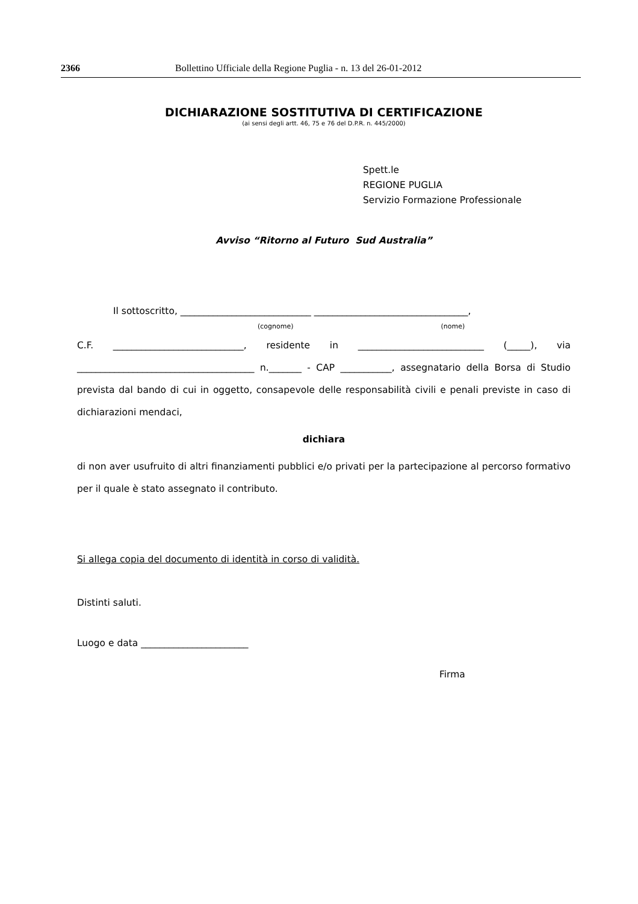2366 Bollettino Ufficiale della Regione Puglia - n. 13 del 26-01-2012
DICHIARAZIONE SOSTITUTIVA DI CERTIFICAZIONE
(ai sensi degli artt. 46, 75 e 76 del D.P.R. n. 445/2000)
Spett.le
REGIONE PUGLIA
Servizio Formazione Professionale
Avviso “Ritorno al Futuro Sud Australia”
Il sottoscritto, ____________________________ _________________________________,
(cognome) (nome)
C.F. ____________________________, residente in ___________________________ (_____), via ______________________________________ n._______ - CAP ___________, assegnatario della Borsa di Studio prevista dal bando di cui in oggetto, consapevole delle responsabilità civili e penali previste in caso di dichiarazioni mendaci,
dichiara
di non aver usufruito di altri finanziamenti pubblici e/o privati per la partecipazione al percorso formativo per il quale è stato assegnato il contributo.
Si allega copia del documento di identità in corso di validità.
Distinti saluti.
Luogo e data _______________________
Firma